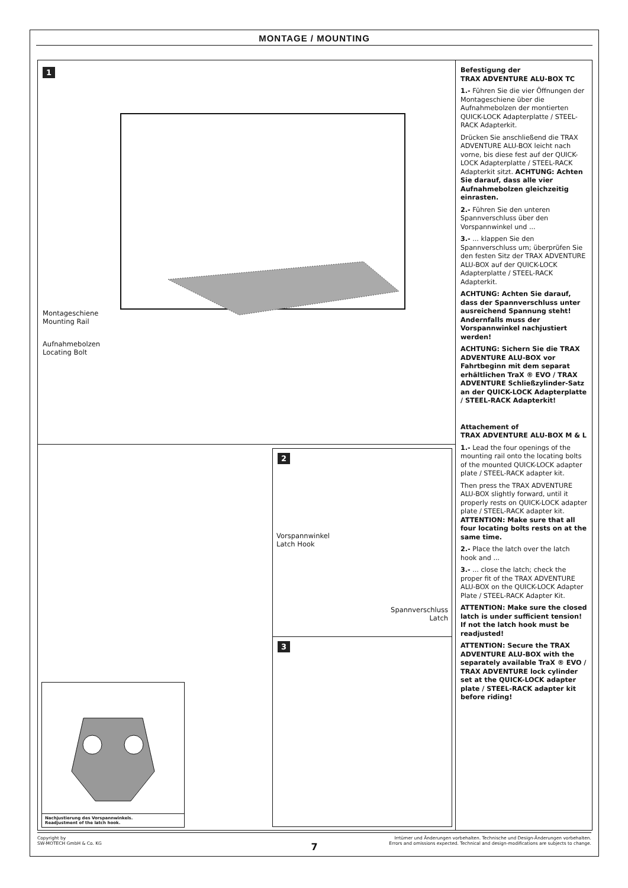MONTAGE / MOUNTING
1
Montageschiene
Mounting Rail
Aufnahmebolzen
Locating Bolt
2
Vorspannwinkel
Latch Hook
Spannverschluss
Latch
3
Nachjustierung des Vorspannwinkels.
Readjustment of the latch hook.
Befestigung der
TRAX ADVENTURE ALU-BOX TC
1.- Führen Sie die vier Öffnungen der Montageschiene über die Aufnahmebolzen der montierten QUICK-LOCK Adapterplatte / STEEL-RACK Adapterkit.
Drücken Sie anschließend die TRAX ADVENTURE ALU-BOX leicht nach vorne, bis diese fest auf der QUICK-LOCK Adapterplatte / STEEL-RACK Adapterkit sitzt. ACHTUNG: Achten Sie darauf, dass alle vier Aufnahmebolzen gleichzeitig einrasten.
2.- Führen Sie den unteren Spannverschluss über den Vorspannwinkel und ...
3.- ... klappen Sie den Spannverschluss um; überprüfen Sie den festen Sitz der TRAX ADVENTURE ALU-BOX auf der QUICK-LOCK Adapterplatte / STEEL-RACK Adapterkit.
ACHTUNG: Achten Sie darauf, dass der Spannverschluss unter ausreichend Spannung steht! Andernfalls muss der Vorspannwinkel nachjustiert werden!
ACHTUNG: Sichern Sie die TRAX ADVENTURE ALU-BOX vor Fahrtbeginn mit dem separat erhältlichen TraX ® EVO / TRAX ADVENTURE Schließzylinder-Satz an der QUICK-LOCK Adapterplatte / STEEL-RACK Adapterkit!
Attachement of
TRAX ADVENTURE ALU-BOX M & L
1.- Lead the four openings of the mounting rail onto the locating bolts of the mounted QUICK-LOCK adapter plate / STEEL-RACK adapter kit.
Then press the TRAX ADVENTURE ALU-BOX slightly forward, until it properly rests on QUICK-LOCK adapter plate / STEEL-RACK adapter kit. ATTENTION: Make sure that all four locating bolts rests on at the same time.
2.- Place the latch over the latch hook and ...
3.- ... close the latch; check the proper fit of the TRAX ADVENTURE ALU-BOX on the QUICK-LOCK Adapter Plate / STEEL-RACK Adapter Kit.
ATTENTION: Make sure the closed latch is under sufficient tension! If not the latch hook must be readjusted!
ATTENTION: Secure the TRAX ADVENTURE ALU-BOX with the separately available TraX ® EVO / TRAX ADVENTURE lock cylinder set at the QUICK-LOCK adapter plate / STEEL-RACK adapter kit before riding!
Copyright by
SW-MOTECH GmbH & Co. KG
Irrtümer und Änderungen vorbehalten. Technische und Design-Änderungen vorbehalten.
Errors and omissions expected. Technical and design-modifications are subjects to change.
7